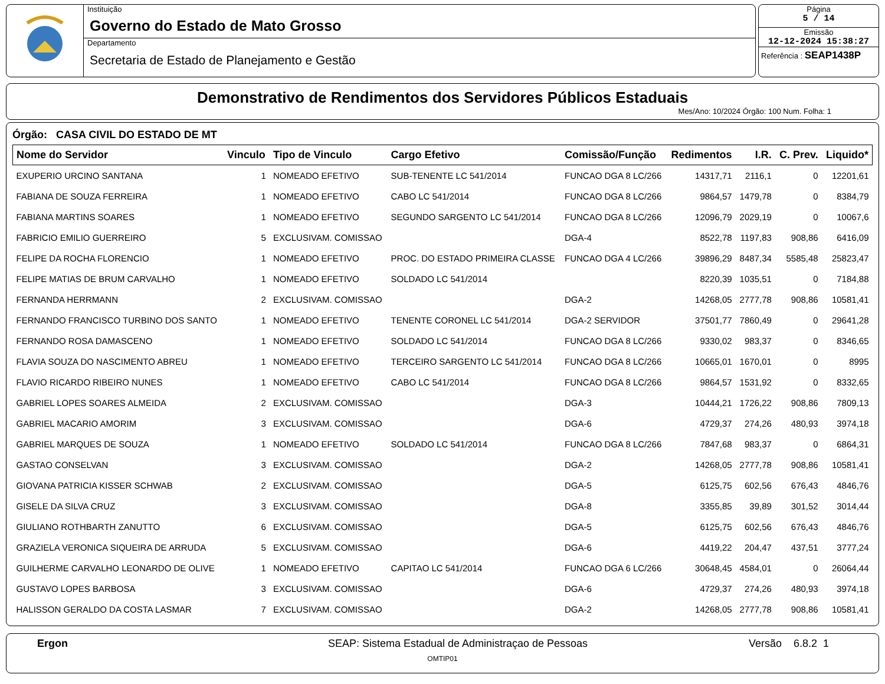Instituição
Governo do Estado de Mato Grosso
Departamento
Secretaria de Estado de Planejamento e Gestão
Página
5 / 14
Emissão
12-12-2024 15:38:27
Referência : SEAP1438P
Demonstrativo de Rendimentos dos Servidores Públicos Estaduais
Mes/Ano: 10/2024 Órgão: 100 Num. Folha: 1
Órgão: CASA CIVIL DO ESTADO DE MT
| Nome do Servidor | Vinculo | Tipo de Vinculo | Cargo Efetivo | Comissão/Função | Redimentos | I.R. | C. Prev. | Liquido* |
| --- | --- | --- | --- | --- | --- | --- | --- | --- |
| EXUPERIO URCINO SANTANA | 1 | NOMEADO EFETIVO | SUB-TENENTE LC 541/2014 | FUNCAO DGA 8 LC/266 | 14317,71 | 2116,1 | 0 | 12201,61 |
| FABIANA DE SOUZA FERREIRA | 1 | NOMEADO EFETIVO | CABO LC 541/2014 | FUNCAO DGA 8 LC/266 | 9864,57 | 1479,78 | 0 | 8384,79 |
| FABIANA MARTINS SOARES | 1 | NOMEADO EFETIVO | SEGUNDO SARGENTO LC 541/2014 | FUNCAO DGA 8 LC/266 | 12096,79 | 2029,19 | 0 | 10067,6 |
| FABRICIO EMILIO GUERREIRO | 5 | EXCLUSIVAM. COMISSAO | | DGA-4 | 8522,78 | 1197,83 | 908,86 | 6416,09 |
| FELIPE DA ROCHA FLORENCIO | 1 | NOMEADO EFETIVO | PROC. DO ESTADO PRIMEIRA CLASSE | FUNCAO DGA 4 LC/266 | 39896,29 | 8487,34 | 5585,48 | 25823,47 |
| FELIPE MATIAS DE BRUM CARVALHO | 1 | NOMEADO EFETIVO | SOLDADO LC 541/2014 | | 8220,39 | 1035,51 | 0 | 7184,88 |
| FERNANDA HERRMANN | 2 | EXCLUSIVAM. COMISSAO | | DGA-2 | 14268,05 | 2777,78 | 908,86 | 10581,41 |
| FERNANDO FRANCISCO TURBINO DOS SANTO | 1 | NOMEADO EFETIVO | TENENTE CORONEL LC 541/2014 | DGA-2 SERVIDOR | 37501,77 | 7860,49 | 0 | 29641,28 |
| FERNANDO ROSA DAMASCENO | 1 | NOMEADO EFETIVO | SOLDADO LC 541/2014 | FUNCAO DGA 8 LC/266 | 9330,02 | 983,37 | 0 | 8346,65 |
| FLAVIA SOUZA DO NASCIMENTO ABREU | 1 | NOMEADO EFETIVO | TERCEIRO SARGENTO LC 541/2014 | FUNCAO DGA 8 LC/266 | 10665,01 | 1670,01 | 0 | 8995 |
| FLAVIO RICARDO RIBEIRO NUNES | 1 | NOMEADO EFETIVO | CABO LC 541/2014 | FUNCAO DGA 8 LC/266 | 9864,57 | 1531,92 | 0 | 8332,65 |
| GABRIEL LOPES SOARES ALMEIDA | 2 | EXCLUSIVAM. COMISSAO | | DGA-3 | 10444,21 | 1726,22 | 908,86 | 7809,13 |
| GABRIEL MACARIO AMORIM | 3 | EXCLUSIVAM. COMISSAO | | DGA-6 | 4729,37 | 274,26 | 480,93 | 3974,18 |
| GABRIEL MARQUES DE SOUZA | 1 | NOMEADO EFETIVO | SOLDADO LC 541/2014 | FUNCAO DGA 8 LC/266 | 7847,68 | 983,37 | 0 | 6864,31 |
| GASTAO CONSELVAN | 3 | EXCLUSIVAM. COMISSAO | | DGA-2 | 14268,05 | 2777,78 | 908,86 | 10581,41 |
| GIOVANA PATRICIA KISSER SCHWAB | 2 | EXCLUSIVAM. COMISSAO | | DGA-5 | 6125,75 | 602,56 | 676,43 | 4846,76 |
| GISELE DA SILVA CRUZ | 3 | EXCLUSIVAM. COMISSAO | | DGA-8 | 3355,85 | 39,89 | 301,52 | 3014,44 |
| GIULIANO ROTHBARTH ZANUTTO | 6 | EXCLUSIVAM. COMISSAO | | DGA-5 | 6125,75 | 602,56 | 676,43 | 4846,76 |
| GRAZIELA VERONICA SIQUEIRA DE ARRUDA | 5 | EXCLUSIVAM. COMISSAO | | DGA-6 | 4419,22 | 204,47 | 437,51 | 3777,24 |
| GUILHERME CARVALHO LEONARDO DE OLIVE | 1 | NOMEADO EFETIVO | CAPITAO LC 541/2014 | FUNCAO DGA 6 LC/266 | 30648,45 | 4584,01 | 0 | 26064,44 |
| GUSTAVO LOPES BARBOSA | 3 | EXCLUSIVAM. COMISSAO | | DGA-6 | 4729,37 | 274,26 | 480,93 | 3974,18 |
| HALISSON GERALDO DA COSTA LASMAR | 7 | EXCLUSIVAM. COMISSAO | | DGA-2 | 14268,05 | 2777,78 | 908,86 | 10581,41 |
Ergon SEAP: Sistema Estadual de Administraçao de Pessoas Versão 6.8.2 1
OMTIP01